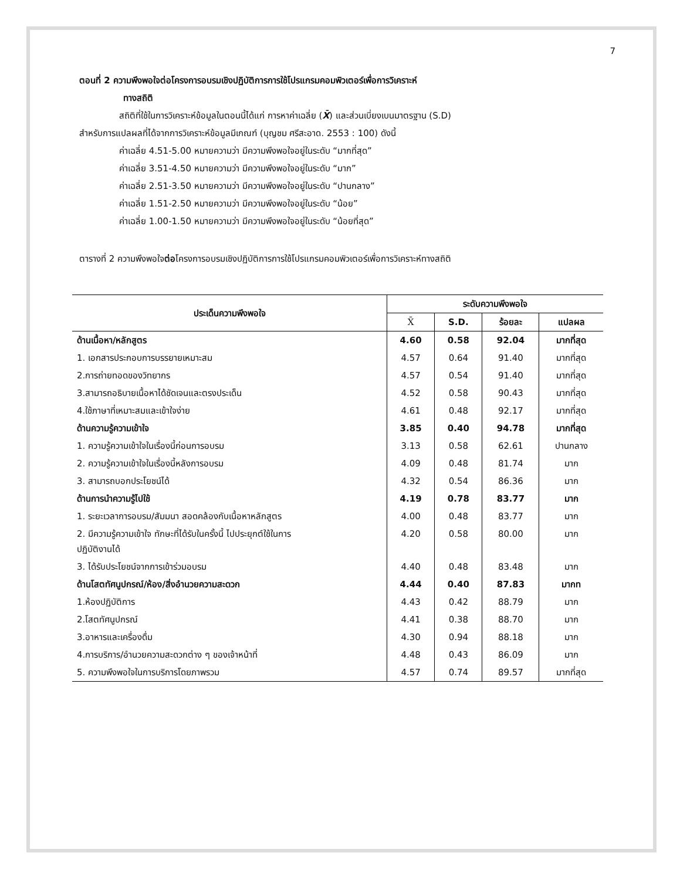7
ตอนที่ 2 ความพึงพอใจต่อโครงการอบรมเชิงปฏิบัติการการใช้โปรแกรมคอมพิวเตอร์เพื่อการวิเคราะห์
ทางสถิติ
สถิติที่ใช้ในการวิเคราะห์ข้อมูลในตอนนี้ได้แก่ การหาค่าเฉลี่ย (X̄) และส่วนเบี่ยงเบนมาตรฐาน (S.D)
สำหรับการแปลผลที่ได้จากการวิเคราะห์ข้อมูลมีเกณฑ์ (บุญชม ศรีสะอาด. 2553 : 100) ดังนี้
ค่าเฉลี่ย 4.51-5.00 หมายความว่า มีความพึงพอใจอยู่ในระดับ “มากที่สุด”
ค่าเฉลี่ย 3.51-4.50 หมายความว่า มีความพึงพอใจอยู่ในระดับ “มาก”
ค่าเฉลี่ย 2.51-3.50 หมายความว่า มีความพึงพอใจอยู่ในระดับ “ปานกลาง”
ค่าเฉลี่ย 1.51-2.50 หมายความว่า มีความพึงพอใจอยู่ในระดับ “น้อย”
ค่าเฉลี่ย 1.00-1.50 หมายความว่า มีความพึงพอใจอยู่ในระดับ “น้อยที่สุด”
ตารางที่ 2 ความพึงพอใจต่อโครงการอบรมเชิงปฏิบัติการการใช้โปรแกรมคอมพิวเตอร์เพื่อการวิเคราะห์ทางสถิติ
| ประเด็นความพึงพอใจ | ระดับความพึงพอใจ | | | |
| --- | --- | --- | --- | --- |
| | X̄ | S.D. | ร้อยละ | แปลผล |
| ด้านเนื้อหา/หลักสูตร | 4.60 | 0.58 | 92.04 | มากที่สุด |
| 1. เอกสารประกอบการบรรยายเหมาะสม | 4.57 | 0.64 | 91.40 | มากที่สุด |
| 2.การถ่ายทอดของวิทยากร | 4.57 | 0.54 | 91.40 | มากที่สุด |
| 3.สามารถอธิบายเนื้อหาได้ชัดเจนและตรงประเด็น | 4.52 | 0.58 | 90.43 | มากที่สุด |
| 4.ใช้ภาษาที่เหมาะสมและเข้าใจง่าย | 4.61 | 0.48 | 92.17 | มากที่สุด |
| ด้านความรู้ความเข้าใจ | 3.85 | 0.40 | 94.78 | มากที่สุด |
| 1. ความรู้ความเข้าใจในเรื่องนี้ก่อนการอบรม | 3.13 | 0.58 | 62.61 | ปานกลาง |
| 2. ความรู้ความเข้าใจในเรื่องนี้หลังการอบรม | 4.09 | 0.48 | 81.74 | มาก |
| 3. สามารถบอกประโยชน์ได้ | 4.32 | 0.54 | 86.36 | มาก |
| ด้านการนำความรู้ไปใช้ | 4.19 | 0.78 | 83.77 | มาก |
| 1. ระยะเวลาการอบรม/สัมมนา สอดคล้องกับเนื้อหาหลักสูตร | 4.00 | 0.48 | 83.77 | มาก |
| 2. มีความรู้ความเข้าใจ ทักษะที่ได้รับในครั้งนี้ ไปประยุกต์ใช้ในการ ปฏิบัติงานได้ | 4.20 | 0.58 | 80.00 | มาก |
| 3. ได้รับประโยชน์จากการเข้าร่วมอบรม | 4.40 | 0.48 | 83.48 | มาก |
| ด้านโสตทัศนูปกรณ์/ห้อง/สิ่งอำนวยความสะดวก | 4.44 | 0.40 | 87.83 | มากท |
| 1.ห้องปฏิบัติการ | 4.43 | 0.42 | 88.79 | มาก |
| 2.โสตทัศนูปกรณ์ | 4.41 | 0.38 | 88.70 | มาก |
| 3.อาหารและเครื่องดื่ม | 4.30 | 0.94 | 88.18 | มาก |
| 4.การบริการ/อำนวยความสะดวกต่าง ๆ ของเจ้าหน้าที่ | 4.48 | 0.43 | 86.09 | มาก |
| 5. ความพึงพอใจในการบริการโดยภาพรวม | 4.57 | 0.74 | 89.57 | มากที่สุด |